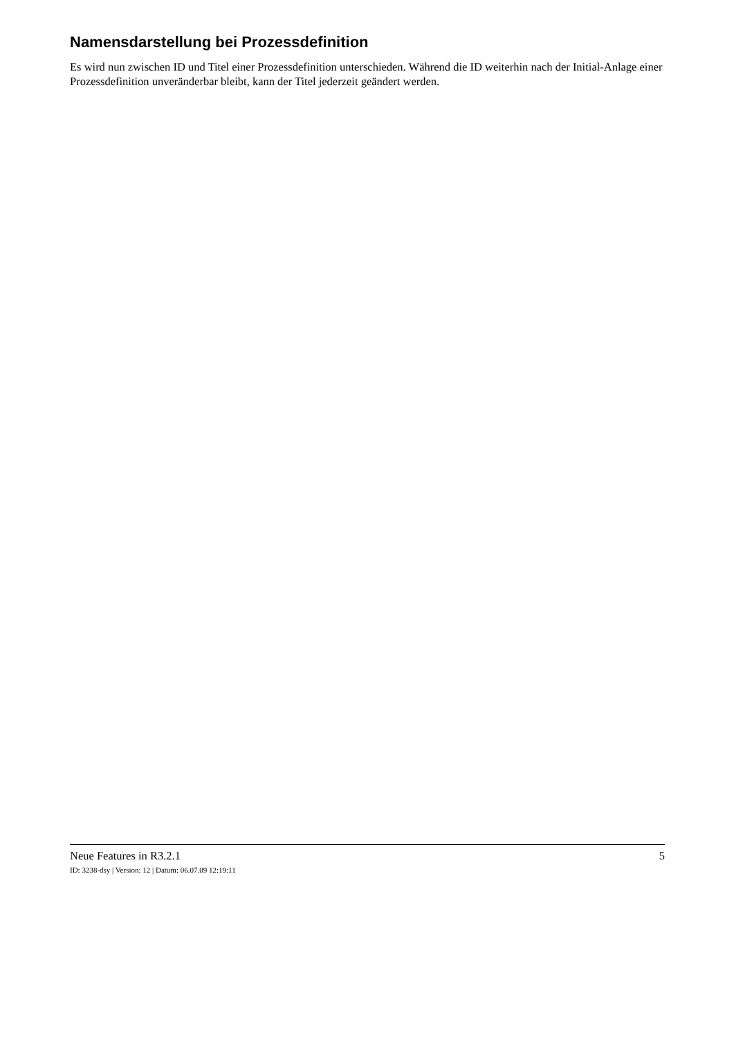Namensdarstellung bei Prozessdefinition
Es wird nun zwischen ID und Titel einer Prozessdefinition unterschieden. Während die ID weiterhin nach der Initial-Anlage einer Prozessdefinition unveränderbar bleibt, kann der Titel jederzeit geändert werden.
Neue Features in R3.2.1 5
ID: 3238-dsy | Version: 12 | Datum: 06.07.09 12:19:11